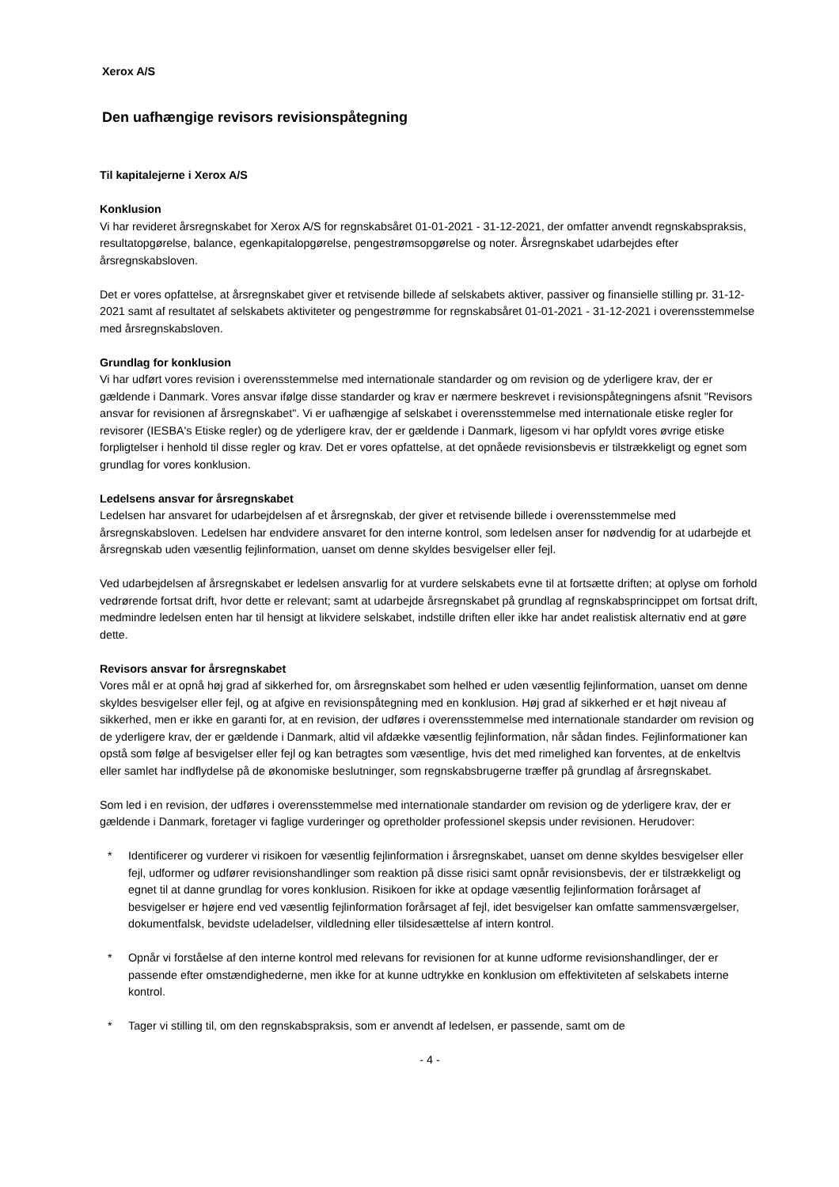Xerox A/S
Den uafhængige revisors revisionspåtegning
Til kapitalejerne i Xerox A/S
Konklusion
Vi har revideret årsregnskabet for Xerox A/S for regnskabsåret 01-01-2021 - 31-12-2021, der omfatter anvendt regnskabspraksis, resultatopgørelse, balance, egenkapitalopgørelse, pengestrømsopgørelse og noter. Årsregnskabet udarbejdes efter årsregnskabsloven.
Det er vores opfattelse, at årsregnskabet giver et retvisende billede af selskabets aktiver, passiver og finansielle stilling pr. 31-12-2021 samt af resultatet af selskabets aktiviteter og pengestrømme for regnskabsåret 01-01-2021 - 31-12-2021 i overensstemmelse med årsregnskabsloven.
Grundlag for konklusion
Vi har udført vores revision i overensstemmelse med internationale standarder og om revision og de yderligere krav, der er gældende i Danmark. Vores ansvar ifølge disse standarder og krav er nærmere beskrevet i revisionspåtegningens afsnit "Revisors ansvar for revisionen af årsregnskabet". Vi er uafhængige af selskabet i overensstemmelse med internationale etiske regler for revisorer (IESBA's Etiske regler) og de yderligere krav, der er gældende i Danmark, ligesom vi har opfyldt vores øvrige etiske forpligtelser i henhold til disse regler og krav. Det er vores opfattelse, at det opnåede revisionsbevis er tilstrækkeligt og egnet som grundlag for vores konklusion.
Ledelsens ansvar for årsregnskabet
Ledelsen har ansvaret for udarbejdelsen af et årsregnskab, der giver et retvisende billede i overensstemmelse med årsregnskabsloven. Ledelsen har endvidere ansvaret for den interne kontrol, som ledelsen anser for nødvendig for at udarbejde et årsregnskab uden væsentlig fejlinformation, uanset om denne skyldes besvigelser eller fejl.
Ved udarbejdelsen af årsregnskabet er ledelsen ansvarlig for at vurdere selskabets evne til at fortsætte driften; at oplyse om forhold vedrørende fortsat drift, hvor dette er relevant; samt at udarbejde årsregnskabet på grundlag af regnskabsprincippet om fortsat drift, medmindre ledelsen enten har til hensigt at likvidere selskabet, indstille driften eller ikke har andet realistisk alternativ end at gøre dette.
Revisors ansvar for årsregnskabet
Vores mål er at opnå høj grad af sikkerhed for, om årsregnskabet som helhed er uden væsentlig fejlinformation, uanset om denne skyldes besvigelser eller fejl, og at afgive en revisionspåtegning med en konklusion. Høj grad af sikkerhed er et højt niveau af sikkerhed, men er ikke en garanti for, at en revision, der udføres i overensstemmelse med internationale standarder om revision og de yderligere krav, der er gældende i Danmark, altid vil afdække væsentlig fejlinformation, når sådan findes. Fejlinformationer kan opstå som følge af besvigelser eller fejl og kan betragtes som væsentlige, hvis det med rimelighed kan forventes, at de enkeltvis eller samlet har indflydelse på de økonomiske beslutninger, som regnskabsbrugerne træffer på grundlag af årsregnskabet.
Som led i en revision, der udføres i overensstemmelse med internationale standarder om revision og de yderligere krav, der er gældende i Danmark, foretager vi faglige vurderinger og opretholder professionel skepsis under revisionen. Herudover:
* Identificerer og vurderer vi risikoen for væsentlig fejlinformation i årsregnskabet, uanset om denne skyldes besvigelser eller fejl, udformer og udfører revisionshandlinger som reaktion på disse risici samt opnår revisionsbevis, der er tilstrækkeligt og egnet til at danne grundlag for vores konklusion. Risikoen for ikke at opdage væsentlig fejlinformation forårsaget af besvigelser er højere end ved væsentlig fejlinformation forårsaget af fejl, idet besvigelser kan omfatte sammensværgelser, dokumentfalsk, bevidste udeladelser, vildledning eller tilsidesættelse af intern kontrol.
* Opnår vi forståelse af den interne kontrol med relevans for revisionen for at kunne udforme revisionshandlinger, der er passende efter omstændighederne, men ikke for at kunne udtrykke en konklusion om effektiviteten af selskabets interne kontrol.
* Tager vi stilling til, om den regnskabspraksis, som er anvendt af ledelsen, er passende, samt om de
- 4 -